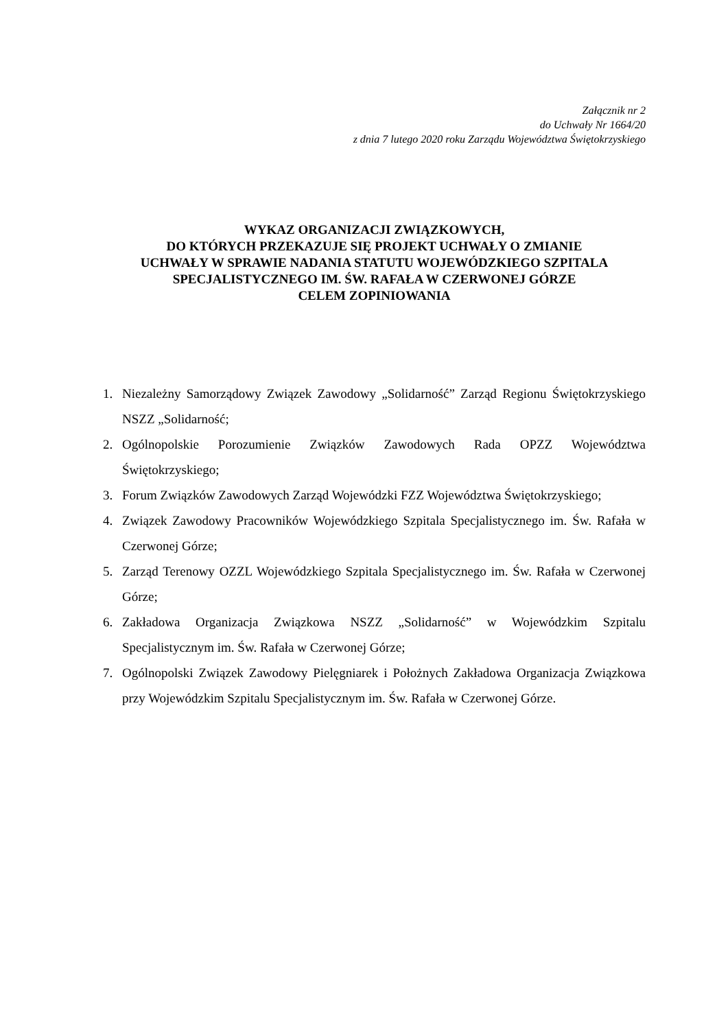Załącznik nr 2
do Uchwały Nr 1664/20
z dnia 7 lutego 2020 roku Zarządu Województwa Świętokrzyskiego
WYKAZ ORGANIZACJI ZWIĄZKOWYCH,
DO KTÓRYCH PRZEKAZUJE SIĘ PROJEKT UCHWAŁY O ZMIANIE
UCHWAŁY W SPRAWIE NADANIA STATUTU WOJEWÓDZKIEGO SZPITALA
SPECJALISTYCZNEGO IM. ŚW. RAFAŁA W CZERWONEJ GÓRZE
CELEM ZOPINIOWANIA
1. Niezależny Samorządowy Związek Zawodowy „Solidarność” Zarząd Regionu Świętokrzyskiego NSZZ „Solidarność;
2. Ogólnopolskie Porozumienie Związków Zawodowych Rada OPZZ Województwa Świętokrzyskiego;
3. Forum Związków Zawodowych Zarząd Wojewódzki FZZ Województwa Świętokrzyskiego;
4. Związek Zawodowy Pracowników Wojewódzkiego Szpitala Specjalistycznego im. Św. Rafała w Czerwonej Górze;
5. Zarząd Terenowy OZZL Wojewódzkiego Szpitala Specjalistycznego im. Św. Rafała w Czerwonej Górze;
6. Zakładowa Organizacja Związkowa NSZZ „Solidarność” w Wojewódzkim Szpitalu Specjalistycznym im. Św. Rafała w Czerwonej Górze;
7. Ogólnopolski Związek Zawodowy Pielęgniarek i Położnych Zakładowa Organizacja Związkowa przy Wojewódzkim Szpitalu Specjalistycznym im. Św. Rafała w Czerwonej Górze.